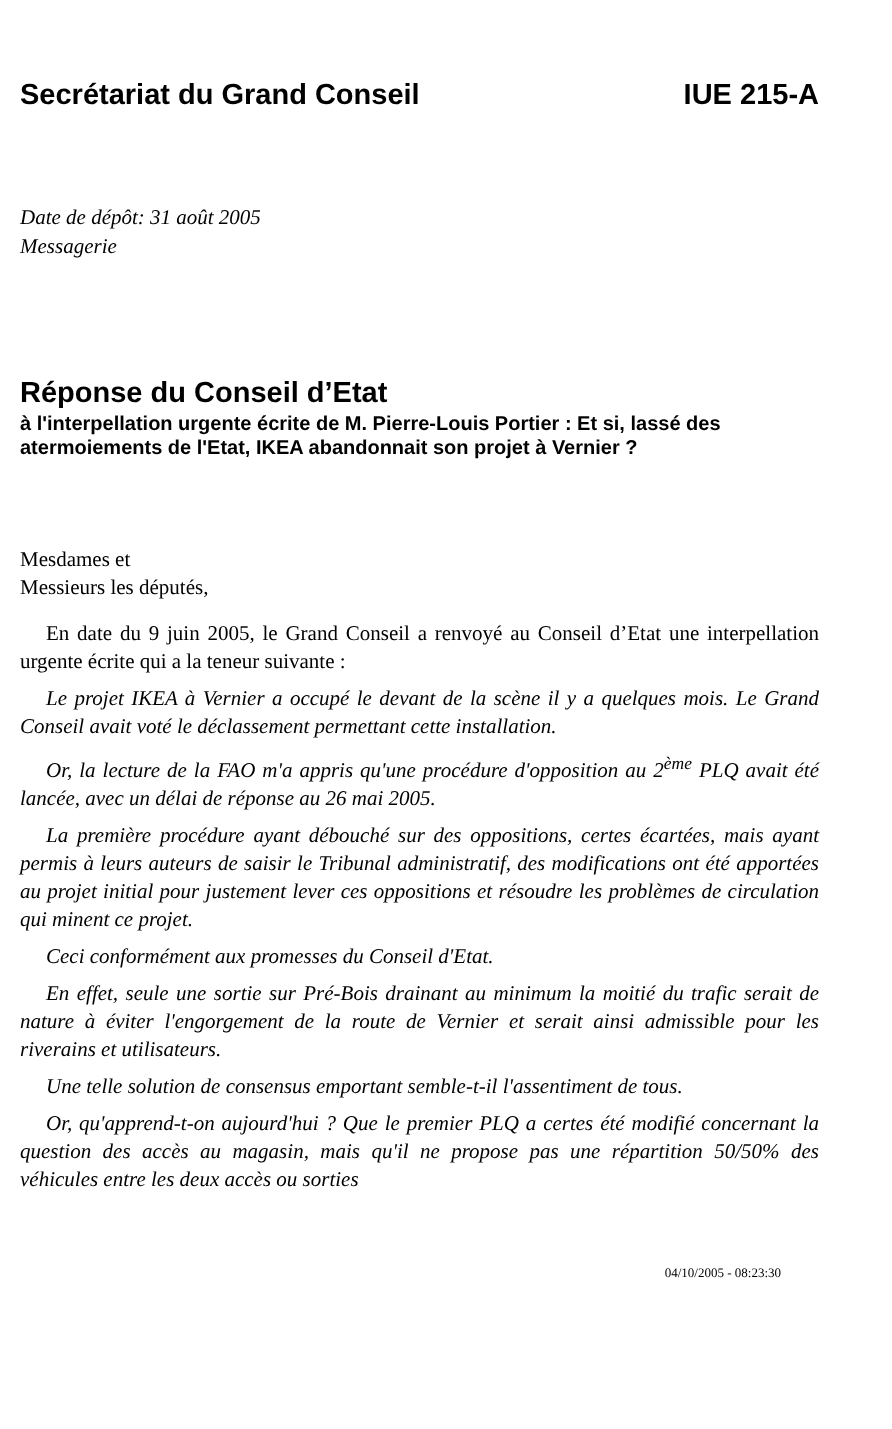Secrétariat du Grand Conseil IUE 215-A
Date de dépôt: 31 août 2005
Messagerie
Réponse du Conseil d’Etat
à l'interpellation urgente écrite de M. Pierre-Louis Portier : Et si, lassé des atermoiements de l'Etat, IKEA abandonnait son projet à Vernier ?
Mesdames et
Messieurs les députés,
En date du 9 juin 2005, le Grand Conseil a renvoyé au Conseil d’Etat une interpellation urgente écrite qui a la teneur suivante :
Le projet IKEA à Vernier a occupé le devant de la scène il y a quelques mois. Le Grand Conseil avait voté le déclassement permettant cette installation.
Or, la lecture de la FAO m'a appris qu'une procédure d'opposition au 2<sup>ème</sup> PLQ avait été lancée, avec un délai de réponse au 26 mai 2005.
La première procédure ayant débouché sur des oppositions, certes écartées, mais ayant permis à leurs auteurs de saisir le Tribunal administratif, des modifications ont été apportées au projet initial pour justement lever ces oppositions et résoudre les problèmes de circulation qui minent ce projet.
Ceci conformément aux promesses du Conseil d'Etat.
En effet, seule une sortie sur Pré-Bois drainant au minimum la moitié du trafic serait de nature à éviter l'engorgement de la route de Vernier et serait ainsi admissible pour les riverains et utilisateurs.
Une telle solution de consensus emportant semble-t-il l'assentiment de tous.
Or, qu'apprend-t-on aujourd'hui ? Que le premier PLQ a certes été modifié concernant la question des accès au magasin, mais qu'il ne propose pas une répartition 50/50% des véhicules entre les deux accès ou sorties
04/10/2005 - 08:23:30